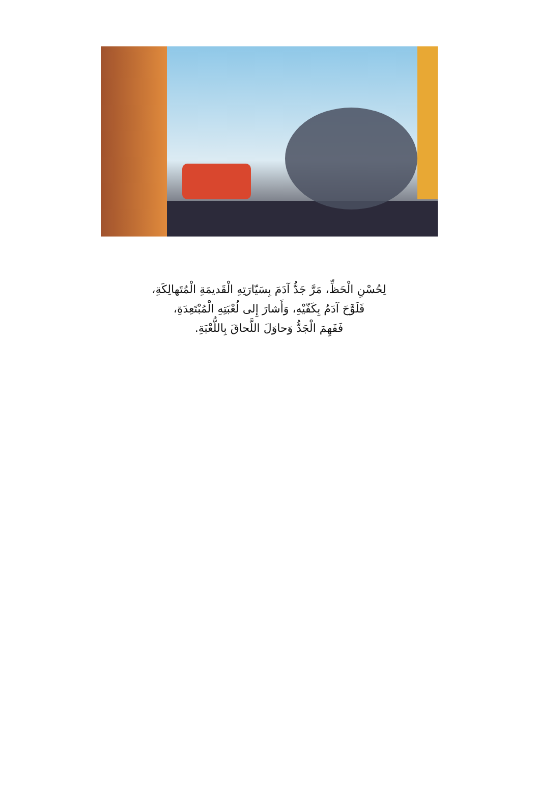لِحُسْنِ الْحَظِّ، مَرَّ جَدُّ آدَمَ بِسَيّارَتِهِ الْقَديمَةِ الْمُتَهالِكَةِ،
فَلَوَّحَ آدَمُ بِكَفّيْهِ، وَأَشارَ إِلى لُعْبَتِهِ الْمُبْتَعِدَةِ،
فَفَهِمَ الْجَدُّ وَحاوَلَ اللَّحاقَ بِاللُّعْبَةِ.